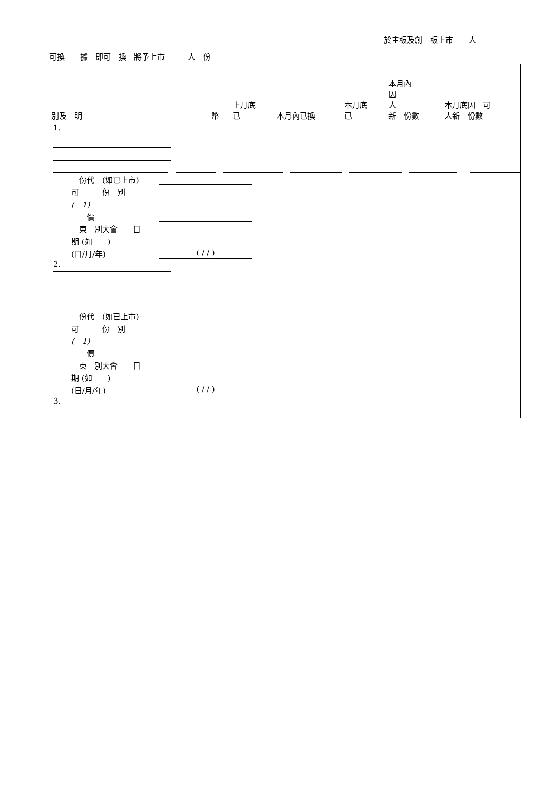於主板及創　板上市　　人
可換　　據　即可　換　將予上市　　　人　份
| 別及 明 | 幣 | 上月底 已 | 本月內已換 | 本月底 已 | 本月內 因 人 新 份數 | 本月底因 可 人新 份數 |
| --- | --- | --- | --- | --- | --- | --- |
1.
　份代　(如已上市)
可　　　份　別
(　1)
　　價
　東　別大會　　日
期 (如　　)
(日/月/年) ( / / )
2.
　份代　(如已上市)
可　　　份　別
(　1)
　　價
　東　別大會　　日
期 (如　　)
(日/月/年) ( / / )
3.